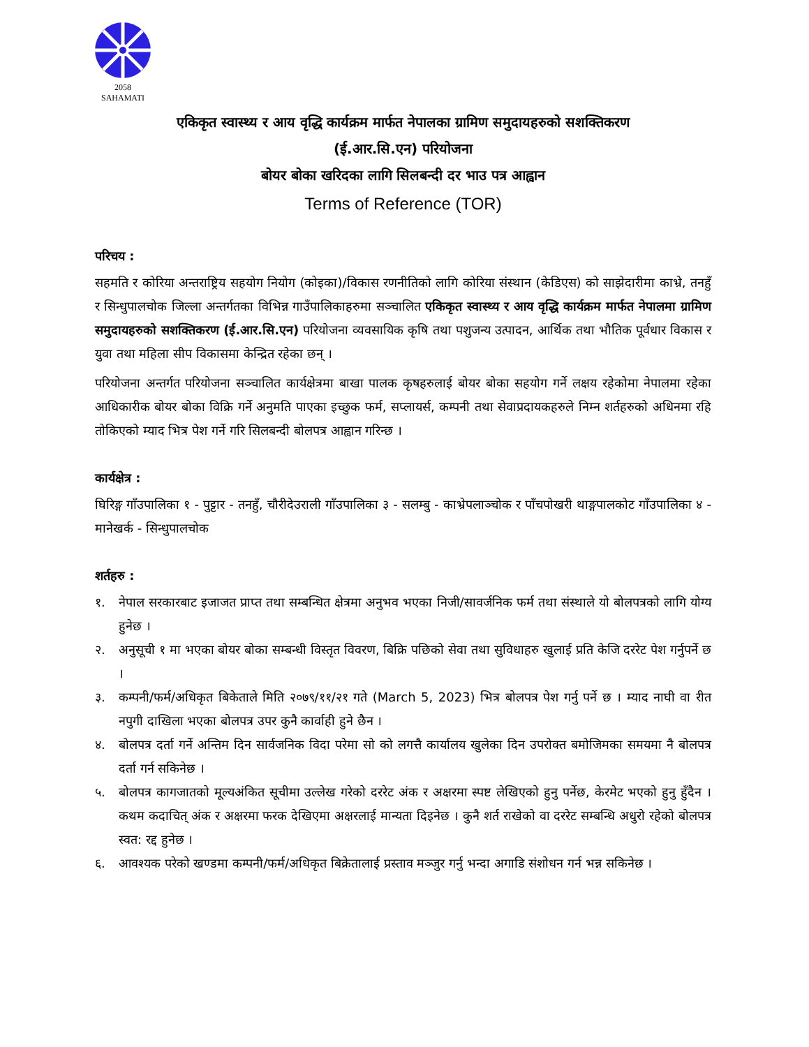2058
SAHAMATI
एकिकृत स्वास्थ्य र आय वृद्धि कार्यक्रम मार्फत नेपालका ग्रामिण समुदायहरुको सशक्तिकरण
(ई.आर.सि.एन) परियोजना
बोयर बोका खरिदका लागि सिलबन्दी दर भाउ पत्र आह्वान
Terms of Reference (TOR)
परिचय :
सहमति र कोरिया अन्तराष्ट्रिय सहयोग नियोग (कोइका)/विकास रणनीतिको लागि कोरिया संस्थान (केडिएस) को साझेदारीमा काभ्रे, तनहुँ र सिन्धुपालचोक जिल्ला अन्तर्गतका विभिन्न गाउँपालिकाहरुमा सञ्चालित एकिकृत स्वास्थ्य र आय वृद्धि कार्यक्रम मार्फत नेपालमा ग्रामिण समुदायहरुको सशक्तिकरण (ई.आर.सि.एन) परियोजना व्यवसायिक कृषि तथा पशुजन्य उत्पादन, आर्थिक तथा भौतिक पूर्वधार विकास र युवा तथा महिला सीप विकासमा केन्द्रित रहेका छन् ।
परियोजना अन्तर्गत परियोजना सञ्चालित कार्यक्षेत्रमा बाखा पालक कृषहरुलाई बोयर बोका सहयोग गर्ने लक्षय रहेकोमा नेपालमा रहेका आधिकारीक बोयर बोका विक्रि गर्ने अनुमति पाएका इच्छुक फर्म, सप्लायर्स, कम्पनी तथा सेवाप्रदायकहरुले निम्न शर्तहरुको अधिनमा रहि तोकिएको म्याद भित्र पेश गर्ने गरि सिलबन्दी बोलपत्र आह्वान गरिन्छ ।
कार्यक्षेत्र :
घिरिङ्ग गाँउपालिका १ - पुट्टार - तनहुँ, चौरीदेउराली गाँउपालिका ३ - सलम्बु - काभ्रेपलाञ्चोक र पाँचपोखरी थाङ्गपालकोट गाँउपालिका ४ - मानेखर्क - सिन्धुपालचोक
शर्तहरु :
१. नेपाल सरकारबाट इजाजत प्राप्त तथा सम्बन्धित क्षेत्रमा अनुभव भएका निजी/सावर्जनिक फर्म तथा संस्थाले यो बोलपत्रको लागि योग्य हुनेछ ।
२. अनुसूची १ मा भएका बोयर बोका सम्बन्धी विस्तृत विवरण, बिक्रि पछिको सेवा तथा सुविधाहरु खुलाई प्रति केजि दररेट पेश गर्नुपर्ने छ ।
३. कम्पनी/फर्म/अधिकृत बिकेताले मिति २०७९/११/२१ गते (March 5, 2023) भित्र बोलपत्र पेश गर्नु पर्ने छ । म्याद नाघी वा रीत नपुगी दाखिला भएका बोलपत्र उपर कुनै कार्वाही हुने छैन ।
४. बोलपत्र दर्ता गर्ने अन्तिम दिन सार्वजनिक विदा परेमा सो को लगत्तै कार्यालय खुलेका दिन उपरोक्त बमोजिमका समयमा नै बोलपत्र दर्ता गर्न सकिनेछ ।
५. बोलपत्र कागजातको मूल्यअंकित सूचीमा उल्लेख गरेको दररेट अंक र अक्षरमा स्पष्ट लेखिएको हुनु पर्नेछ, केरमेट भएको हुनु हुँदैन । कथम कदाचित् अंक र अक्षरमा फरक देखिएमा अक्षरलाई मान्यता दिइनेछ । कुनै शर्त राखेको वा दररेट सम्बन्धि अधुरो रहेको बोलपत्र स्वत: रद्द हुनेछ ।
६. आवश्यक परेको खण्डमा कम्पनी/फर्म/अधिकृत बिक्रेतालाई प्रस्ताव मञ्जुर गर्नु भन्दा अगाडि संशोधन गर्न भन्न सकिनेछ ।